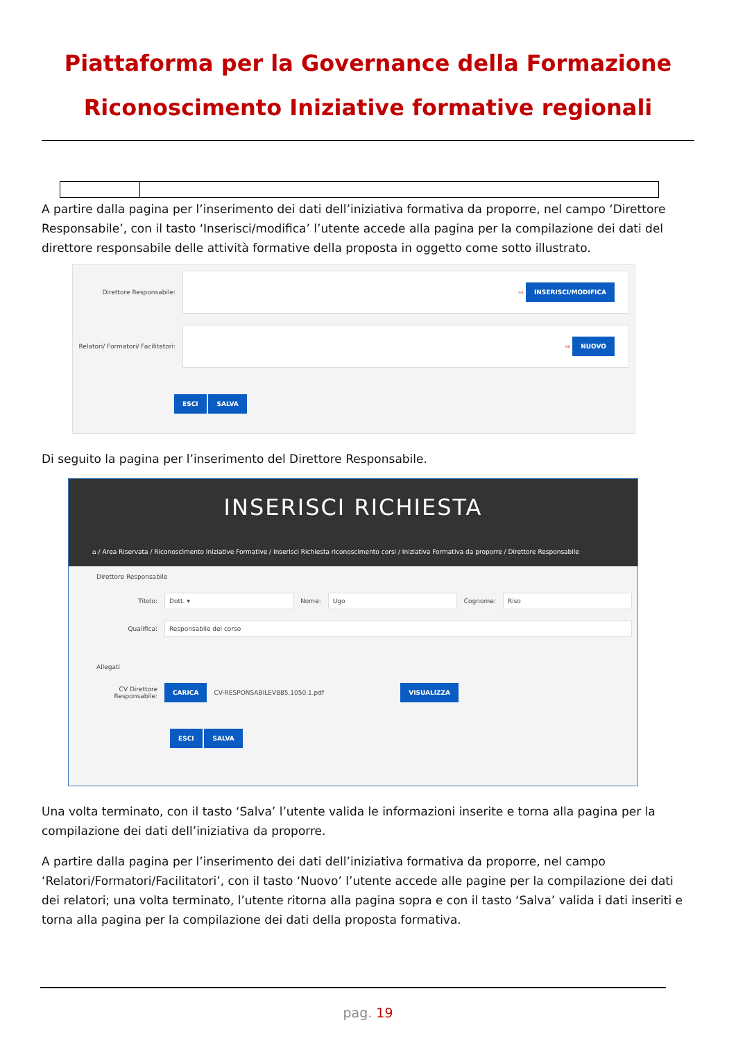Piattaforma per la Governance della Formazione
Riconoscimento Iniziative formative regionali
A partire dalla pagina per l’inserimento dei dati dell’iniziativa formativa da proporre, nel campo ‘Direttore Responsabile’, con il tasto ‘Inserisci/modifica’ l’utente accede alla pagina per la compilazione dei dati del direttore responsabile delle attività formative della proposta in oggetto come sotto illustrato.
Direttore Responsabile:
⇨ INSERISCI/MODIFICA
Relatori/ Formatori/ Facilitatori:
⇨ NUOVO
ESCI SALVA
Di seguito la pagina per l’inserimento del Direttore Responsabile.
INSERISCI RICHIESTA
⌂ / Area Riservata / Riconoscimento Iniziative Formative / Inserisci Richiesta riconoscimento corsi / Iniziativa Formativa da proporre / Direttore Responsabile
Direttore Responsabile
Titolo:
Dott. ▾
Nome:
Ugo
Cognome:
Riso
Qualifica:
Responsabile del corso
Allegati
CV Direttore Responsabile:
CARICA CV-RESPONSABILEV885.1050.1.pdf VISUALIZZA
ESCI SALVA
Una volta terminato, con il tasto ‘Salva’ l’utente valida le informazioni inserite e torna alla pagina per la compilazione dei dati dell’iniziativa da proporre.
A partire dalla pagina per l’inserimento dei dati dell’iniziativa formativa da proporre, nel campo ‘Relatori/Formatori/Facilitatori’, con il tasto ‘Nuovo’ l’utente accede alle pagine per la compilazione dei dati dei relatori; una volta terminato, l’utente ritorna alla pagina sopra e con il tasto ‘Salva’ valida i dati inseriti e torna alla pagina per la compilazione dei dati della proposta formativa.
pag. 19